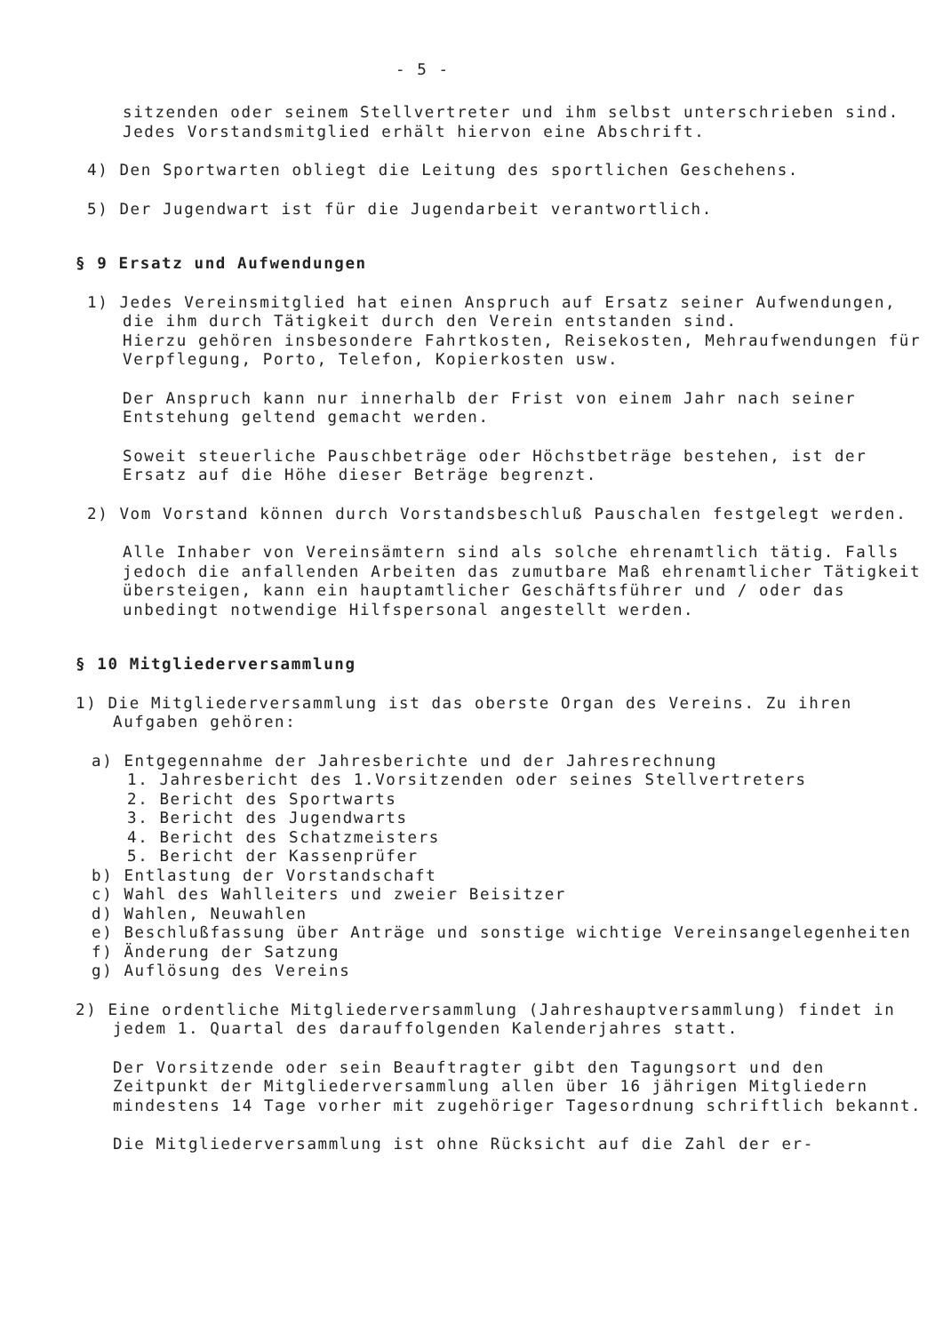- 5 -
sitzenden oder seinem Stellvertreter und ihm selbst unterschrieben sind. Jedes Vorstandsmitglied erhält hiervon eine Abschrift.
4) Den Sportwarten obliegt die Leitung des sportlichen Geschehens.
5) Der Jugendwart ist für die Jugendarbeit verantwortlich.
§ 9 Ersatz und Aufwendungen
1) Jedes Vereinsmitglied hat einen Anspruch auf Ersatz seiner Aufwendungen, die ihm durch Tätigkeit durch den Verein entstanden sind.
Hierzu gehören insbesondere Fahrtkosten, Reisekosten, Mehraufwendungen für Verpflegung, Porto, Telefon, Kopierkosten usw.
Der Anspruch kann nur innerhalb der Frist von einem Jahr nach seiner Entstehung geltend gemacht werden.
Soweit steuerliche Pauschbeträge oder Höchstbeträge bestehen, ist der Ersatz auf die Höhe dieser Beträge begrenzt.
2) Vom Vorstand können durch Vorstandsbeschluß Pauschalen festgelegt werden.
Alle Inhaber von Vereinsämtern sind als solche ehrenamtlich tätig. Falls jedoch die anfallenden Arbeiten das zumutbare Maß ehrenamtlicher Tätigkeit übersteigen, kann ein hauptamtlicher Geschäftsführer und / oder das unbedingt notwendige Hilfspersonal angestellt werden.
§ 10 Mitgliederversammlung
1) Die Mitgliederversammlung ist das oberste Organ des Vereins. Zu ihren Aufgaben gehören:
a) Entgegennahme der Jahresberichte und der Jahresrechnung
1. Jahresbericht des 1.Vorsitzenden oder seines Stellvertreters
2. Bericht des Sportwarts
3. Bericht des Jugendwarts
4. Bericht des Schatzmeisters
5. Bericht der Kassenprüfer
b) Entlastung der Vorstandschaft
c) Wahl des Wahlleiters und zweier Beisitzer
d) Wahlen, Neuwahlen
e) Beschlußfassung über Anträge und sonstige wichtige Vereinsangelegenheiten
f) Änderung der Satzung
g) Auflösung des Vereins
2) Eine ordentliche Mitgliederversammlung (Jahreshauptversammlung) findet in jedem 1. Quartal des darauffolgenden Kalenderjahres statt.
Der Vorsitzende oder sein Beauftragter gibt den Tagungsort und den Zeitpunkt der Mitgliederversammlung allen über 16 jährigen Mitgliedern mindestens 14 Tage vorher mit zugehöriger Tagesordnung schriftlich bekannt.
Die Mitgliederversammlung ist ohne Rücksicht auf die Zahl der er-